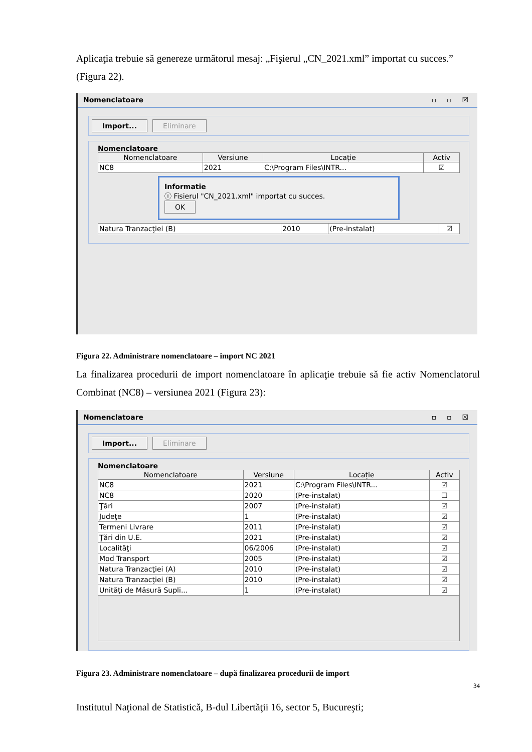Aplicaţia trebuie să genereze următorul mesaj: „Fişierul „CN_2021.xml” importat cu succes.” (Figura 22).
Nomenclatoare ▫ ▫ ☒
Import... Eliminare
Nomenclatoare
| Nomenclatoare | Versiune | Locație | Activ |
| --- | --- | --- | --- |
| NC8 | 2021 | C:\Program Files\INTR... | ☑ |
Informatie
ⓘ Fisierul "CN_2021.xml" importat cu succes.
OK
| Natura Tranzacţiei (B) | 2010 | (Pre-instalat) | ☑ |
Figura 22. Administrare nomenclatoare – import NC 2021
La finalizarea procedurii de import nomenclatoare în aplicaţie trebuie să fie activ Nomenclatorul Combinat (NC8) – versiunea 2021 (Figura 23):
Nomenclatoare ▫ ▫ ☒
Import... Eliminare
Nomenclatoare
| Nomenclatoare | Versiune | Locație | Activ |
| --- | --- | --- | --- |
| NC8 | 2021 | C:\Program Files\INTR... | ☑ |
| NC8 | 2020 | (Pre-instalat) | ☐ |
| Ţări | 2007 | (Pre-instalat) | ☑ |
| Judeţe | 1 | (Pre-instalat) | ☑ |
| Termeni Livrare | 2011 | (Pre-instalat) | ☑ |
| Ţări din U.E. | 2021 | (Pre-instalat) | ☑ |
| Localităţi | 06/2006 | (Pre-instalat) | ☑ |
| Mod Transport | 2005 | (Pre-instalat) | ☑ |
| Natura Tranzacţiei (A) | 2010 | (Pre-instalat) | ☑ |
| Natura Tranzacţiei (B) | 2010 | (Pre-instalat) | ☑ |
| Unităţi de Măsură Supli... | 1 | (Pre-instalat) | ☑ |
Figura 23. Administrare nomenclatoare – după finalizarea procedurii de import
34
Institutul Naţional de Statistică, B-dul Libertăţii 16, sector 5, Bucureşti;